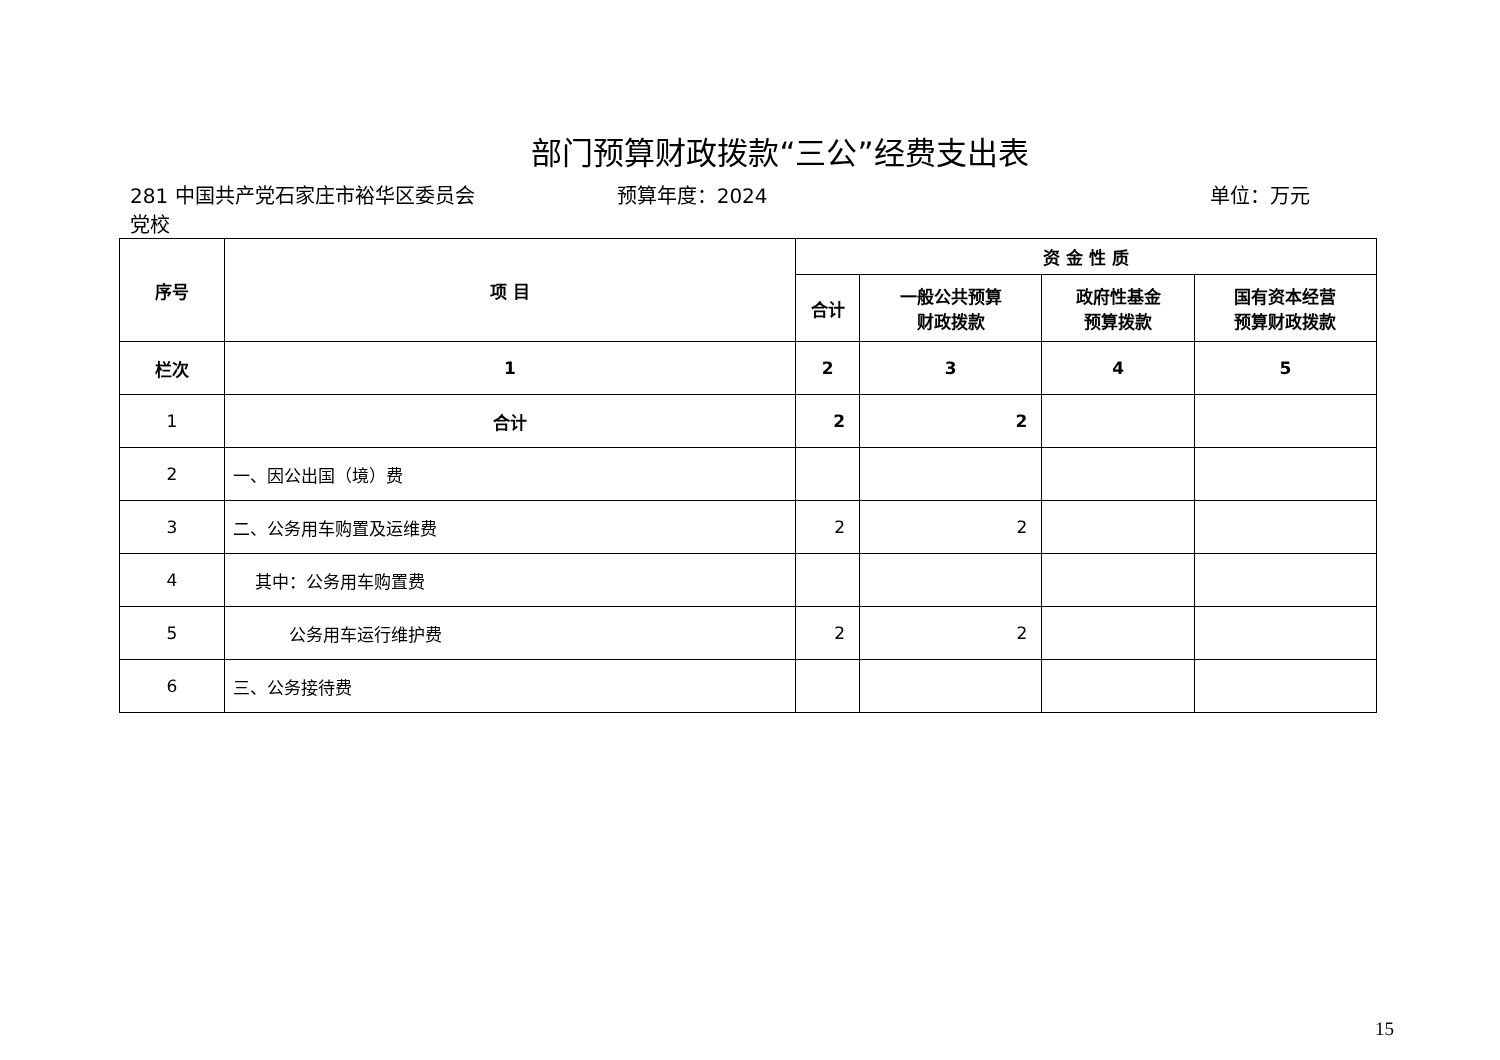部门预算财政拨款“三公”经费支出表
281 中国共产党石家庄市裕华区委员会党校
预算年度：2024 单位：万元
| 序号 | 项 目 | 资 金 性 质 | | | |
| --- | --- | --- | --- | --- | --- |
| | | 合计 | 一般公共预算 财政拨款 | 政府性基金 预算拨款 | 国有资本经营 预算财政拨款 |
| 栏次 | 1 | 2 | 3 | 4 | 5 |
| 1 | 合计 | 2 | 2 | | |
| 2 | 一、因公出国（境）费 | | | | |
| 3 | 二、公务用车购置及运维费 | 2 | 2 | | |
| 4 | 其中：公务用车购置费 | | | | |
| 5 | 公务用车运行维护费 | 2 | 2 | | |
| 6 | 三、公务接待费 | | | | |
15